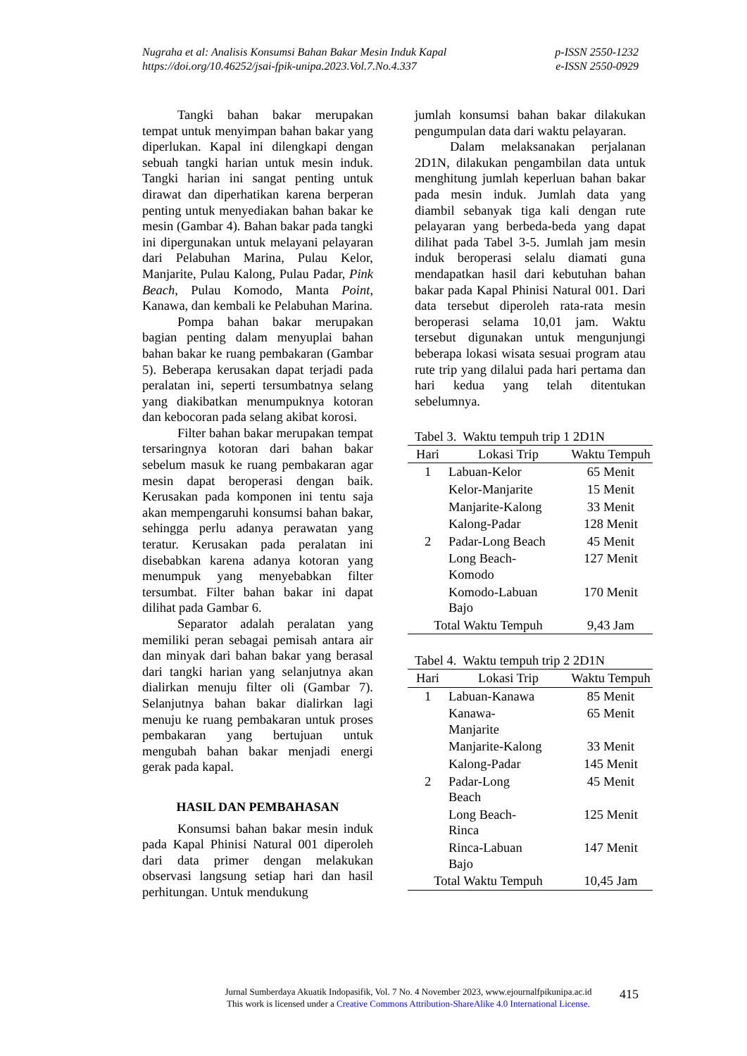Nugraha et al: Analisis Konsumsi Bahan Bakar Mesin Induk Kapal p-ISSN 2550-1232
https://doi.org/10.46252/jsai-fpik-unipa.2023.Vol.7.No.4.337 e-ISSN 2550-0929
Tangki bahan bakar merupakan tempat untuk menyimpan bahan bakar yang diperlukan. Kapal ini dilengkapi dengan sebuah tangki harian untuk mesin induk. Tangki harian ini sangat penting untuk dirawat dan diperhatikan karena berperan penting untuk menyediakan bahan bakar ke mesin (Gambar 4). Bahan bakar pada tangki ini dipergunakan untuk melayani pelayaran dari Pelabuhan Marina, Pulau Kelor, Manjarite, Pulau Kalong, Pulau Padar, Pink Beach, Pulau Komodo, Manta Point, Kanawa, dan kembali ke Pelabuhan Marina.
Pompa bahan bakar merupakan bagian penting dalam menyuplai bahan bahan bakar ke ruang pembakaran (Gambar 5). Beberapa kerusakan dapat terjadi pada peralatan ini, seperti tersumbatnya selang yang diakibatkan menumpuknya kotoran dan kebocoran pada selang akibat korosi.
Filter bahan bakar merupakan tempat tersaringnya kotoran dari bahan bakar sebelum masuk ke ruang pembakaran agar mesin dapat beroperasi dengan baik. Kerusakan pada komponen ini tentu saja akan mempengaruhi konsumsi bahan bakar, sehingga perlu adanya perawatan yang teratur. Kerusakan pada peralatan ini disebabkan karena adanya kotoran yang menumpuk yang menyebabkan filter tersumbat. Filter bahan bakar ini dapat dilihat pada Gambar 6.
Separator adalah peralatan yang memiliki peran sebagai pemisah antara air dan minyak dari bahan bakar yang berasal dari tangki harian yang selanjutnya akan dialirkan menuju filter oli (Gambar 7). Selanjutnya bahan bakar dialirkan lagi menuju ke ruang pembakaran untuk proses pembakaran yang bertujuan untuk mengubah bahan bakar menjadi energi gerak pada kapal.
HASIL DAN PEMBAHASAN
Konsumsi bahan bakar mesin induk pada Kapal Phinisi Natural 001 diperoleh dari data primer dengan melakukan observasi langsung setiap hari dan hasil perhitungan. Untuk mendukung
jumlah konsumsi bahan bakar dilakukan pengumpulan data dari waktu pelayaran.
Dalam melaksanakan perjalanan 2D1N, dilakukan pengambilan data untuk menghitung jumlah keperluan bahan bakar pada mesin induk. Jumlah data yang diambil sebanyak tiga kali dengan rute pelayaran yang berbeda-beda yang dapat dilihat pada Tabel 3-5. Jumlah jam mesin induk beroperasi selalu diamati guna mendapatkan hasil dari kebutuhan bahan bakar pada Kapal Phinisi Natural 001. Dari data tersebut diperoleh rata-rata mesin beroperasi selama 10,01 jam. Waktu tersebut digunakan untuk mengunjungi beberapa lokasi wisata sesuai program atau rute trip yang dilalui pada hari pertama dan hari kedua yang telah ditentukan sebelumnya.
Tabel 3. Waktu tempuh trip 1 2D1N
| Hari | Lokasi Trip | Waktu Tempuh |
| --- | --- | --- |
| 1 | Labuan-Kelor | 65 Menit |
| | Kelor-Manjarite | 15 Menit |
| | Manjarite-Kalong | 33 Menit |
| | Kalong-Padar | 128 Menit |
| 2 | Padar-Long Beach | 45 Menit |
| | Long Beach- Komodo | 127 Menit |
| | Komodo-Labuan Bajo | 170 Menit |
| Total Waktu Tempuh | | 9,43 Jam |
Tabel 4. Waktu tempuh trip 2 2D1N
| Hari | Lokasi Trip | Waktu Tempuh |
| --- | --- | --- |
| 1 | Labuan-Kanawa | 85 Menit |
| | Kanawa- Manjarite | 65 Menit |
| | Manjarite-Kalong | 33 Menit |
| | Kalong-Padar | 145 Menit |
| 2 | Padar-Long Beach | 45 Menit |
| | Long Beach- Rinca | 125 Menit |
| | Rinca-Labuan Bajo | 147 Menit |
| Total Waktu Tempuh | | 10,45 Jam |
Jurnal Sumberdaya Akuatik Indopasifik, Vol. 7 No. 4 November 2023, www.ejournalfpikunipa.ac.id
This work is licensed under a Creative Commons Attribution-ShareAlike 4.0 International License.
415